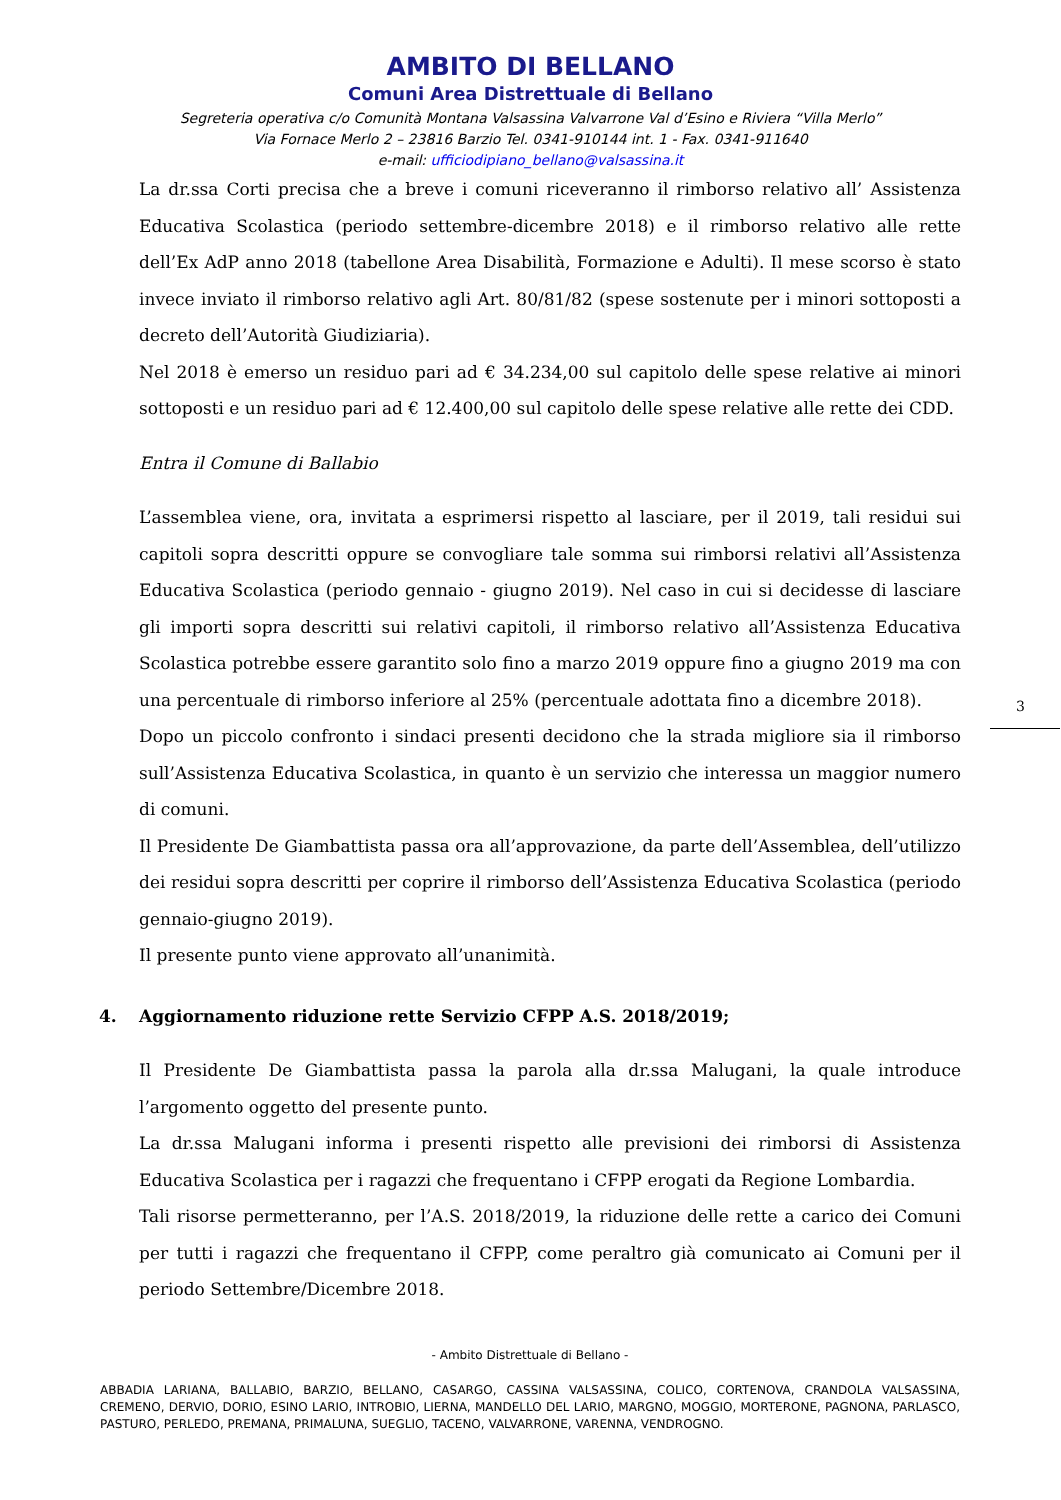AMBITO DI BELLANO
Comuni Area Distrettuale di Bellano
Segreteria operativa c/o Comunità Montana Valsassina Valvarrone Val d’Esino e Riviera “Villa Merlo”
Via Fornace Merlo 2 – 23816 Barzio Tel. 0341-910144 int. 1 - Fax. 0341-911640
e-mail: ufficiodipiano_bellano@valsassina.it
La dr.ssa Corti precisa che a breve i comuni riceveranno il rimborso relativo all’ Assistenza Educativa Scolastica (periodo settembre-dicembre 2018) e il rimborso relativo alle rette dell’Ex AdP anno 2018 (tabellone Area Disabilità, Formazione e Adulti). Il mese scorso è stato invece inviato il rimborso relativo agli Art. 80/81/82 (spese sostenute per i minori sottoposti a decreto dell’Autorità Giudiziaria).
Nel 2018 è emerso un residuo pari ad € 34.234,00 sul capitolo delle spese relative ai minori sottoposti e un residuo pari ad € 12.400,00 sul capitolo delle spese relative alle rette dei CDD.
Entra il Comune di Ballabio
L’assemblea viene, ora, invitata a esprimersi rispetto al lasciare, per il 2019, tali residui sui capitoli sopra descritti oppure se convogliare tale somma sui rimborsi relativi all’Assistenza Educativa Scolastica (periodo gennaio - giugno 2019). Nel caso in cui si decidesse di lasciare gli importi sopra descritti sui relativi capitoli, il rimborso relativo all’Assistenza Educativa Scolastica potrebbe essere garantito solo fino a marzo 2019 oppure fino a giugno 2019 ma con una percentuale di rimborso inferiore al 25% (percentuale adottata fino a dicembre 2018).
Dopo un piccolo confronto i sindaci presenti decidono che la strada migliore sia il rimborso sull’Assistenza Educativa Scolastica, in quanto è un servizio che interessa un maggior numero di comuni.
Il Presidente De Giambattista passa ora all’approvazione, da parte dell’Assemblea, dell’utilizzo dei residui sopra descritti per coprire il rimborso dell’Assistenza Educativa Scolastica (periodo gennaio-giugno 2019).
Il presente punto viene approvato all’unanimità.
4. Aggiornamento riduzione rette Servizio CFPP A.S. 2018/2019;
Il Presidente De Giambattista passa la parola alla dr.ssa Malugani, la quale introduce l’argomento oggetto del presente punto.
La dr.ssa Malugani informa i presenti rispetto alle previsioni dei rimborsi di Assistenza Educativa Scolastica per i ragazzi che frequentano i CFPP erogati da Regione Lombardia.
Tali risorse permetteranno, per l’A.S. 2018/2019, la riduzione delle rette a carico dei Comuni per tutti i ragazzi che frequentano il CFPP, come peraltro già comunicato ai Comuni per il periodo Settembre/Dicembre 2018.
3
- Ambito Distrettuale di Bellano -
ABBADIA LARIANA, BALLABIO, BARZIO, BELLANO, CASARGO, CASSINA VALSASSINA, COLICO, CORTENOVA, CRANDOLA VALSASSINA, CREMENO, DERVIO, DORIO, ESINO LARIO, INTROBIO, LIERNA, MANDELLO DEL LARIO, MARGNO, MOGGIO, MORTERONE, PAGNONA, PARLASCO, PASTURO, PERLEDO, PREMANA, PRIMALUNA, SUEGLIO, TACENO, VALVARRONE, VARENNA, VENDROGNO.